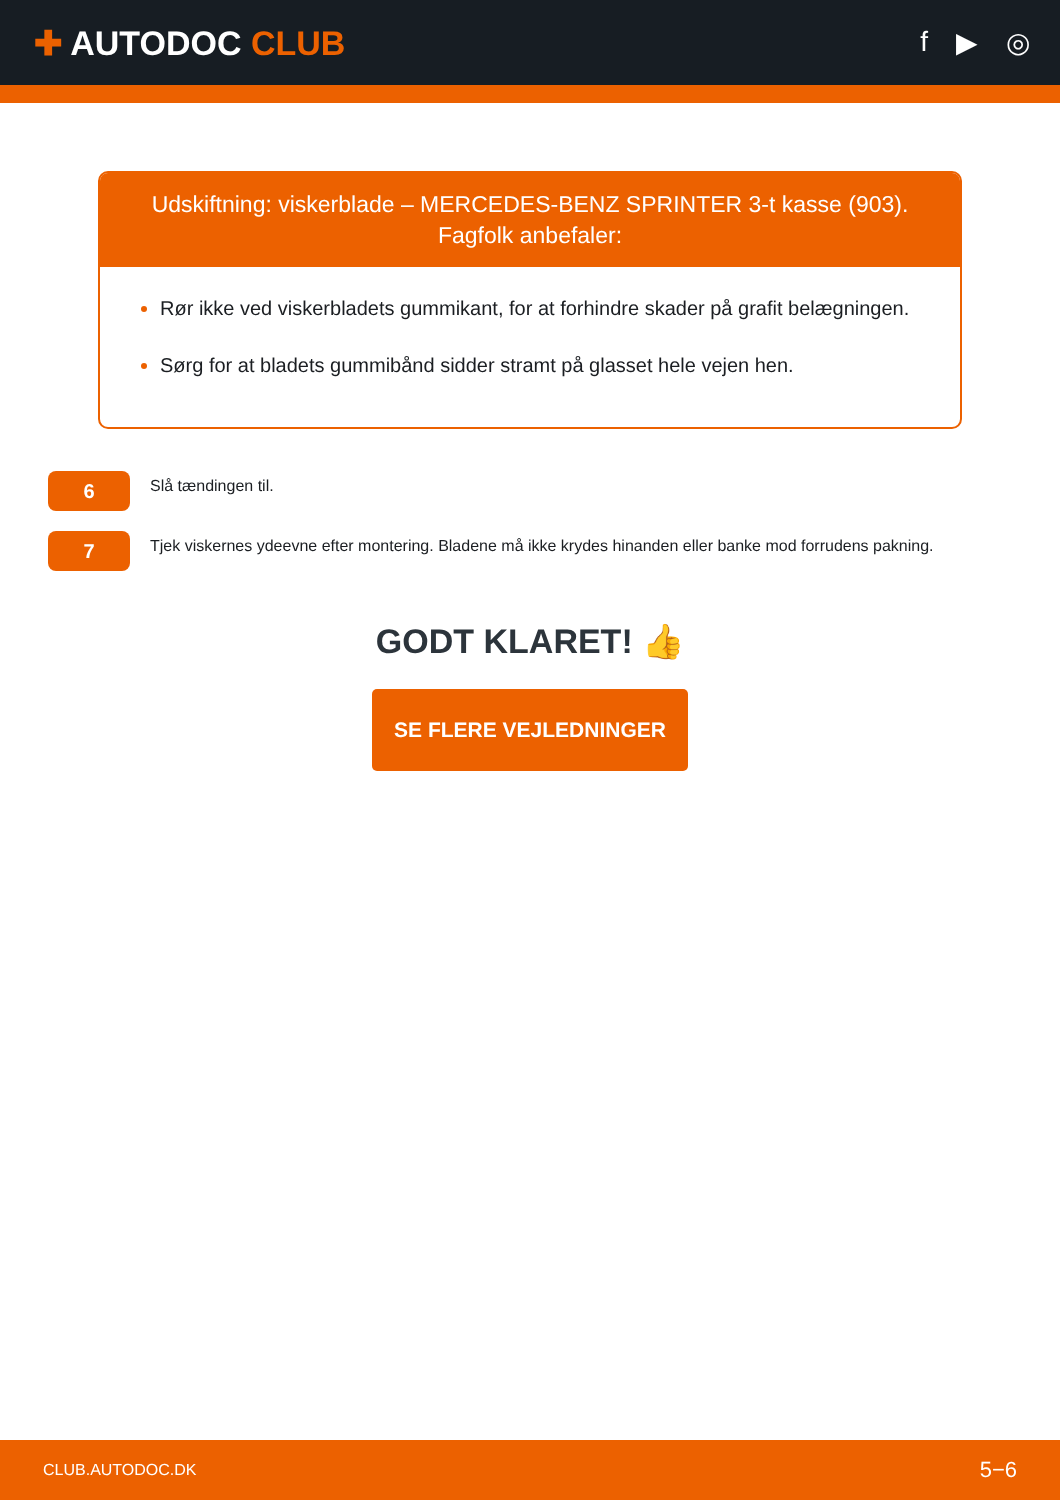✚ AUTODOC CLUB
f ▶ ◎
Udskiftning: viskerblade – MERCEDES-BENZ SPRINTER 3-t kasse (903).
Fagfolk anbefaler:
Rør ikke ved viskerbladets gummikant, for at forhindre skader på grafit belægningen.
Sørg for at bladets gummibånd sidder stramt på glasset hele vejen hen.
6
Slå tændingen til.
7
Tjek viskernes ydeevne efter montering. Bladene må ikke krydes hinanden eller banke mod forrudens pakning.
GODT KLARET! 👍
SE FLERE VEJLEDNINGER
CLUB.AUTODOC.DK 5−6